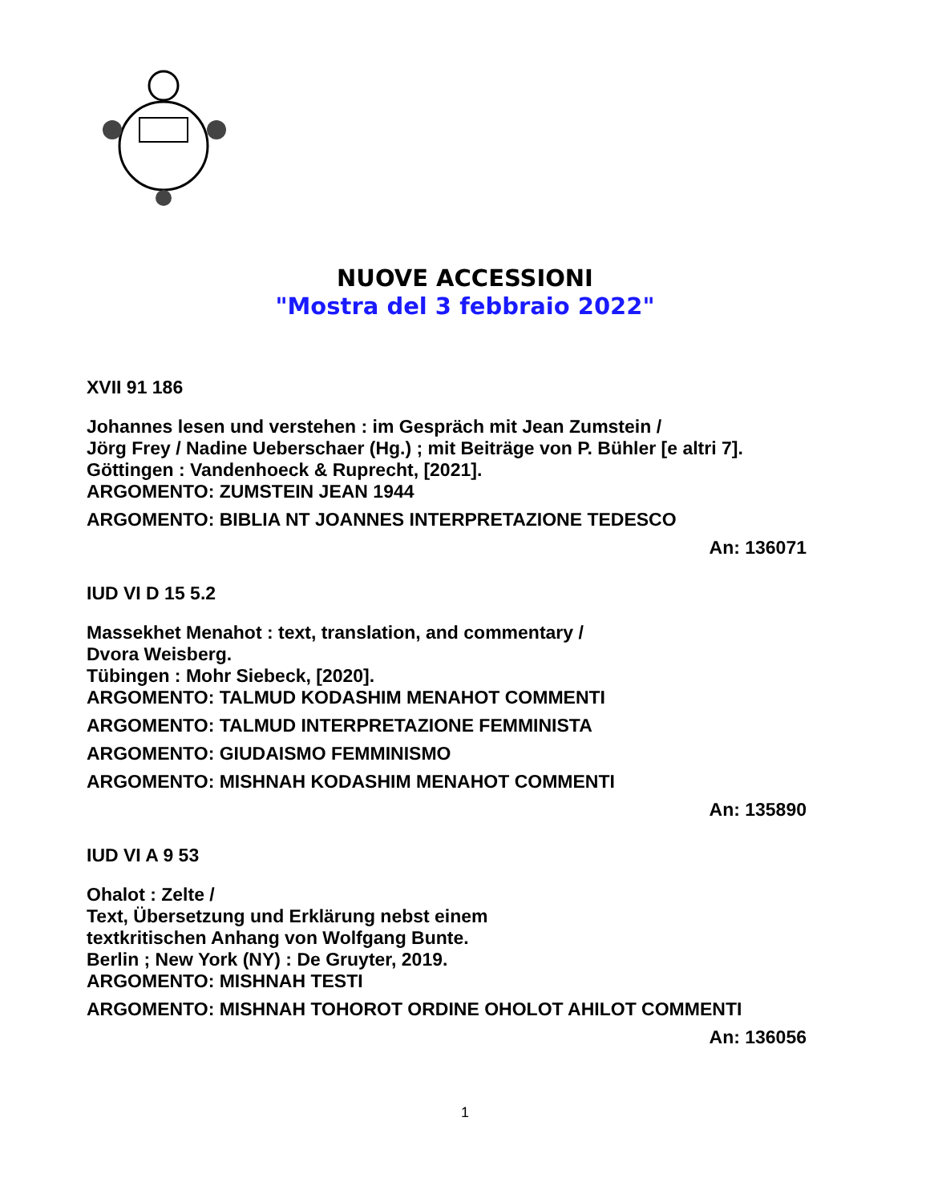NUOVE ACCESSIONI
"Mostra del 3 febbraio 2022"
XVII 91 186
Johannes lesen und verstehen : im Gespräch mit Jean Zumstein /
Jörg Frey / Nadine Ueberschaer (Hg.) ; mit Beiträge von P. Bühler [e altri 7].
Göttingen : Vandenhoeck & Ruprecht, [2021].
ARGOMENTO: ZUMSTEIN JEAN 1944
ARGOMENTO: BIBLIA NT JOANNES INTERPRETAZIONE TEDESCO
An: 136071
IUD VI D 15 5.2
Massekhet Menahot : text, translation, and commentary /
Dvora Weisberg.
Tübingen : Mohr Siebeck, [2020].
ARGOMENTO: TALMUD KODASHIM MENAHOT COMMENTI
ARGOMENTO: TALMUD INTERPRETAZIONE FEMMINISTA
ARGOMENTO: GIUDAISMO FEMMINISMO
ARGOMENTO: MISHNAH KODASHIM MENAHOT COMMENTI
An: 135890
IUD VI A 9 53
Ohalot : Zelte /
Text, Übersetzung und Erklärung nebst einem
textkritischen Anhang von Wolfgang Bunte.
Berlin ; New York (NY) : De Gruyter, 2019.
ARGOMENTO: MISHNAH TESTI
ARGOMENTO: MISHNAH TOHOROT ORDINE OHOLOT AHILOT COMMENTI
An: 136056
1